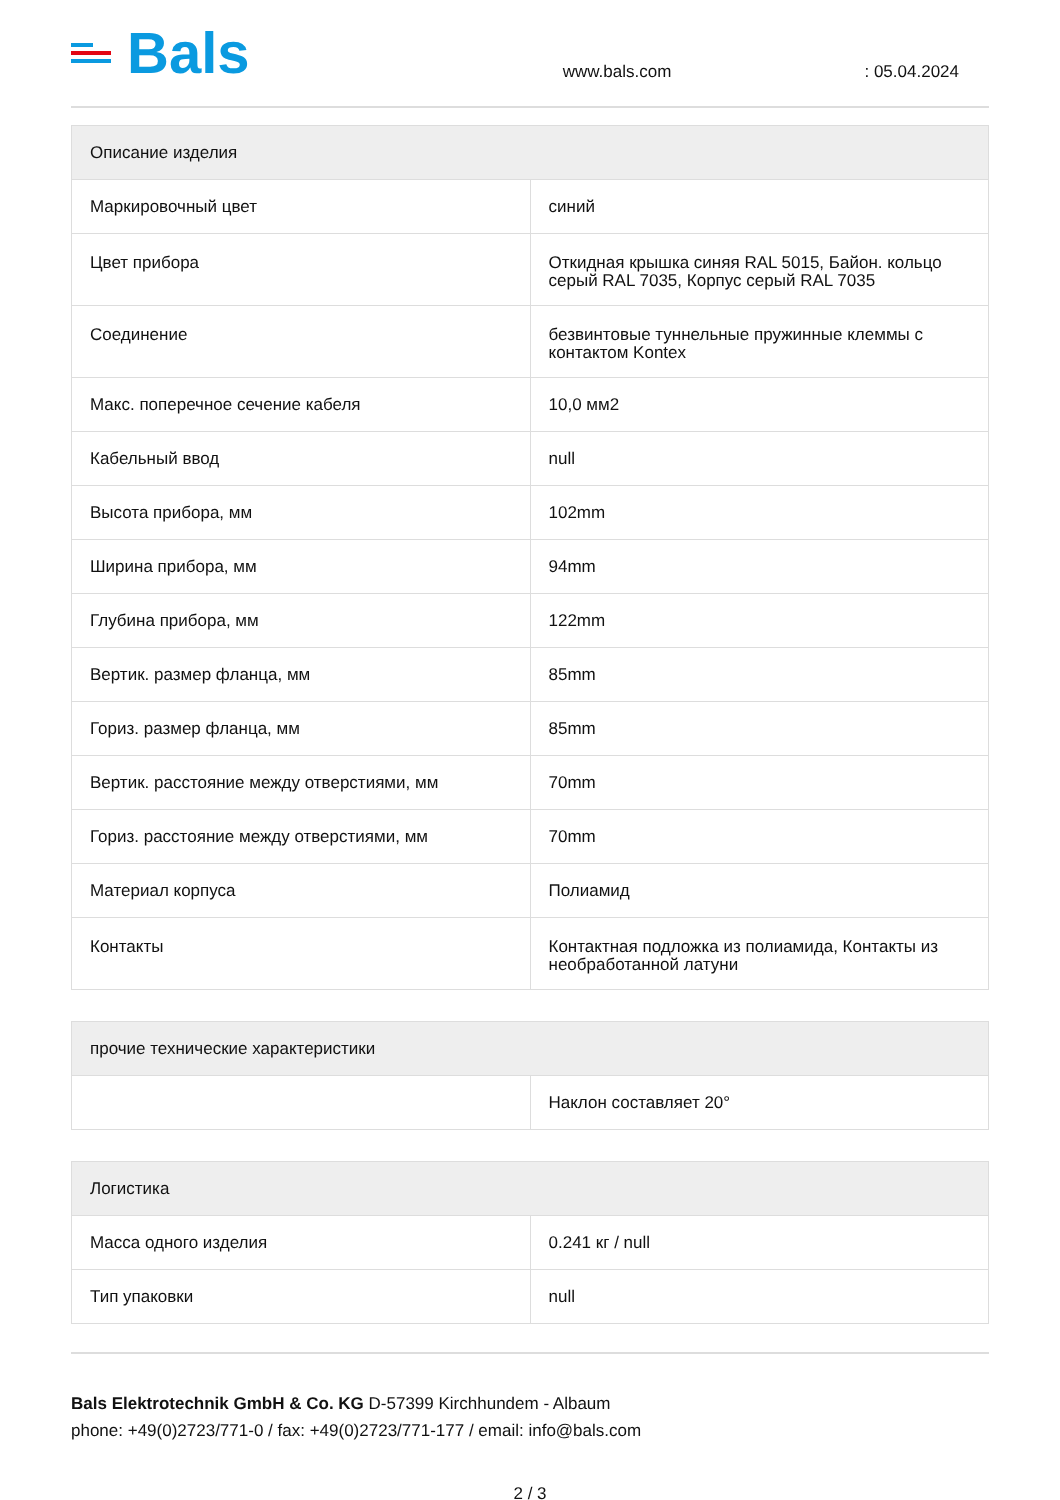Bals
www.bals.com
: 05.04.2024
| Описание изделия | |
| --- | --- |
| Маркировочный цвет | синий |
| Цвет прибора | Откидная крышка синяя RAL 5015, Байон. кольцо серый RAL 7035, Корпус серый RAL 7035 |
| Соединение | безвинтовые туннельные пружинные клеммы с контактом Kontex |
| Макс. поперечное сечение кабеля | 10,0 мм2 |
| Кабельный ввод | null |
| Высота прибора, мм | 102mm |
| Ширина прибора, мм | 94mm |
| Глубина прибора, мм | 122mm |
| Вертик. размер фланца, мм | 85mm |
| Гориз. размер фланца, мм | 85mm |
| Вертик. расстояние между отверстиями, мм | 70mm |
| Гориз. расстояние между отверстиями, мм | 70mm |
| Материал корпуса | Полиамид |
| Контакты | Контактная подложка из полиамида, Контакты из необработанной латуни |
| прочие технические характеристики | |
| --- | --- |
| | Наклон составляет 20° |
| Логистика | |
| --- | --- |
| Масса одного изделия | 0.241 кг / null |
| Тип упаковки | null |
Bals Elektrotechnik GmbH & Co. KG D-57399 Kirchhundem - Albaum
phone: +49(0)2723/771-0 / fax: +49(0)2723/771-177 / email: info@bals.com
2 / 3